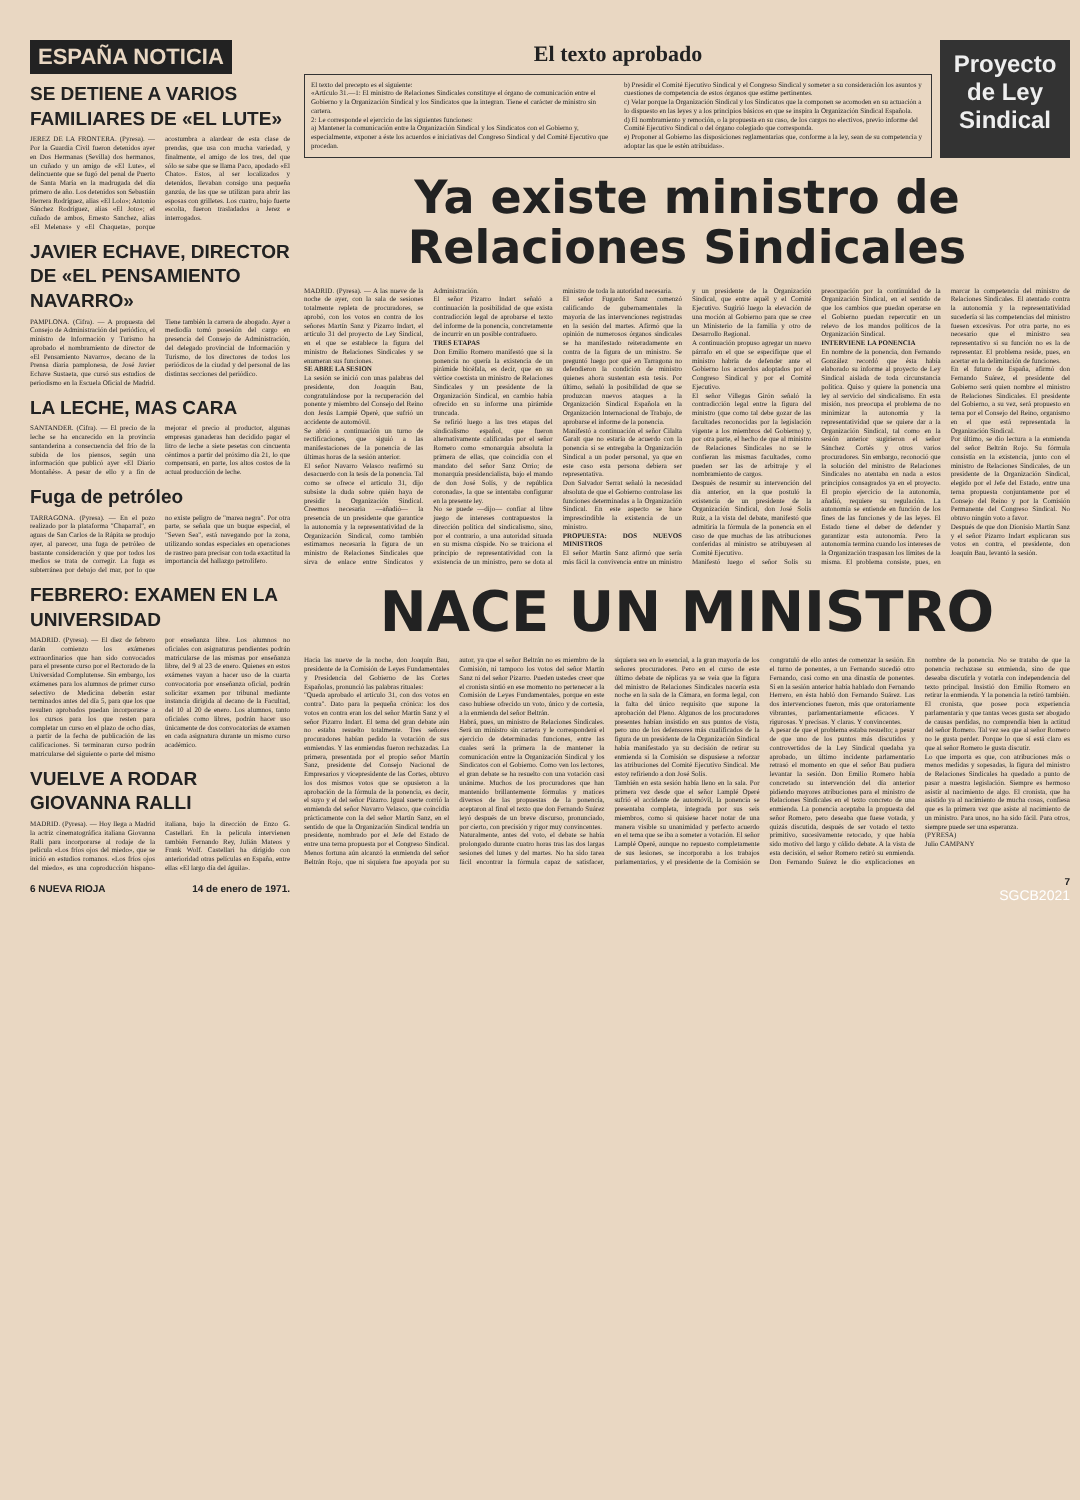ESPAÑA NOTICIA
SE DETIENE A VARIOS FAMILIARES DE «EL LUTE»
JEREZ DE LA FRONTERA. (Pyresa). — Por la Guardia Civil fueron detenidos ayer en Dos Hermanas (Sevilla) dos hermanos, un cuñado y un amigo de «El Lute», el delincuente que se fugó del penal de Puerto de Santa María en la madrugada del día primero de año. Los detenidos son Sebastián Herrera Rodríguez, alias «El Lolo»; Antonio Sánchez Rodríguez, alias «El Joto»; el cuñado de ambos, Ernesto Sanchez, alias «El Melenas» y «El Chaqueta», porque acostumbra a alardear de esta clase de prendas, que usa con mucha variedad, y finalmente, el amigo de los tres, del que sólo se sabe que se llama Paco, apodado «El Chato». Estos, al ser localizados y detenidos, llevaban consigo una pequeña ganzúa, de las que se utilizan para abrir las esposas con grilletes. Los cuatro, bajo fuerte escolta, fueron trasladados a Jerez e interrogados.
JAVIER ECHAVE, DIRECTOR DE «EL PENSAMIENTO NAVARRO»
PAMPLONA. (Cifra). — A propuesta del Consejo de Administración del periódico, el ministro de Información y Turismo ha aprobado el nombramiento de director de «El Pensamiento Navarro», decano de la Prensa diaria pamplonesa, de José Javier Echave Sustaeta, que cursó sus estudios de periodismo en la Escuela Oficial de Madrid. Tiene también la carrera de abogado. Ayer a mediodía tomó posesión del cargo en presencia del Consejo de Administración, del delegado provincial de Información y Turismo, de los directores de todos los periódicos de la ciudad y del personal de las distintas secciones del periódico.
LA LECHE, MAS CARA
SANTANDER. (Cifra). — El precio de la leche se ha encarecido en la provincia santanderina a consecuencia del frío de la subida de los piensos, según una información que publicó ayer «El Diario Montañés». A pesar de ello y a fin de mejorar el precio al productor, algunas empresas ganaderas han decidido pagar el litro de leche a siete pesetas con cincuenta céntimos a partir del próximo día 21, lo que compensará, en parte, los altos costos de la actual producción de leche.
Fuga de petróleo
TARRAGONA. (Pyresa). — En el pozo realizado por la plataforma "Chaparral", en aguas de San Carlos de la Rápita se produjo ayer, al parecer, una fuga de petróleo de bastante consideración y que por todos los medios se trata de corregir. La fuga es subterránea por debajo del mar, por lo que no existe peligro de "marea negra". Por otra parte, se señala que un buque especial, el "Seven Sea", está navegando por la zona, utilizando sondas especiales en operaciones de rastreo para precisar con toda exactitud la importancia del hallazgo petrolífero.
FEBRERO: EXAMEN EN LA UNIVERSIDAD
MADRID. (Pyresa). — El diez de febrero darán comienzo los exámenes extraordinarios que han sido convocados para el presente curso por el Rectorado de la Universidad Complutense. Sin embargo, los exámenes para los alumnos de primer curso selectivo de Medicina deberán estar terminados antes del día 5, para que los que resulten aprobados puedan incorporarse a los cursos para los que resten para completar un curso en el plazo de ocho días, a partir de la fecha de publicación de las calificaciones. Si terminaran curso podrán matricularse del siguiente o parte del mismo por enseñanza libre. Los alumnos no oficiales con asignaturas pendientes podrán matricularse de las mismas por enseñanza libre, del 9 al 23 de enero. Quienes en estos exámenes vayan a hacer uso de la cuarta convocatoria por enseñanza oficial, podrán solicitar examen por tribunal mediante instancia dirigida al decano de la Facultad, del 10 al 20 de enero. Los alumnos, tanto oficiales como libres, podrán hacer uso únicamente de dos convocatorias de examen en cada asignatura durante un mismo curso académico.
VUELVE A RODAR GIOVANNA RALLI
MADRID. (Pyresa). — Hoy llega a Madrid la actriz cinematográfica italiana Giovanna Ralli para incorporarse al rodaje de la película «Los fríos ojos del miedo», que se inició en estudios romanos. «Los fríos ojos del miedo», es una coproducción hispano-italiana, bajo la dirección de Enzo G. Castellari. En la película intervienen también Fernando Rey, Julián Mateos y Frank Wolf. Castellari ha dirigido con anterioridad otras películas en España, entre ellas «El largo día del águila».
6 NUEVA RIOJA 14 de enero de 1971.
El texto aprobado
El texto del precepto es el siguiente:
«Artículo 31.—1: El ministro de Relaciones Sindicales constituye el órgano de comunicación entre el Gobierno y la Organización Sindical y los Sindicatos que la integran. Tiene el carácter de ministro sin cartera.
2: Le corresponde el ejercicio de las siguientes funciones:
a) Mantener la comunicación entre la Organización Sindical y los Sindicatos con el Gobierno y, especialmente, exponer a éste los acuerdos e iniciativas del Congreso Sindical y del Comité Ejecutivo que procedan.
b) Presidir el Comité Ejecutivo Sindical y el Congreso Sindical y someter a su consideración los asuntos y cuestiones de competencia de estos órganos que estime pertinentes.
c) Velar porque la Organización Sindical y los Sindicatos que la componen se acomoden en su actuación a lo dispuesto en las leyes y a los principios básicos en que se inspira la Organización Sindical Española.
d) El nombramiento y remoción, o la propuesta en su caso, de los cargos no electivos, previo informe del Comité Ejecutivo Sindical o del órgano colegiado que corresponda.
e) Proponer al Gobierno las disposiciones reglamentarias que, conforme a la ley, sean de su competencia y adoptar las que le estén atribuidas».
Proyecto de Ley Sindical
Ya existe ministro de Relaciones Sindicales
MADRID. (Pyresa). — A las nueve de la noche de ayer, con la sala de sesiones totalmente repleta de procuradores, se aprobó, con los votos en contra de los señores Martín Sanz y Pizarro Indart, el artículo 31 del proyecto de Ley Sindical, en el que se establece la figura del ministro de Relaciones Sindicales y se enumeran sus funciones.
SE ABRE LA SESION
La sesión se inició con unas palabras del presidente, don Joaquín Bau, congratulándose por la recuperación del ponente y miembro del Consejo del Reino don Jesús Lampié Operé, que sufrió un accidente de automóvil.
Se abrió a continuación un turno de rectificaciones, que siguió a las manifestaciones de la ponencia de las últimas horas de la sesión anterior.
El señor Navarro Velasco reafirmó su desacuerdo con la tesis de la ponencia. Tal como se ofrece el artículo 31, dijo subsiste la duda sobre quién haya de presidir la Organización Sindical. Creemos necesaria —añadió— la presencia de un presidente que garantice la autonomía y la representatividad de la Organización Sindical, como también estimamos necesaria la figura de un ministro de Relaciones Sindicales que sirva de enlace entre Sindicatos y Administración.
El señor Pizarro Indart señaló a continuación la posibilidad de que exista contradicción legal de aprobarse el texto del informe de la ponencia, concretamente de incurrir en un posible contrafuero.
TRES ETAPAS
Don Emilio Romero manifestó que si la ponencia no quería la existencia de un pirámide bicéfala, es decir, que en su vértice coexista un ministro de Relaciones Sindicales y un presidente de la Organización Sindical, en cambio había ofrecido en su informe una pirámide truncada.
Se refirió luego a las tres etapas del sindicalismo español, que fueron alternativamente calificadas por el señor Romero como «monarquía absoluta la primera de ellas, que coincidía con el mandato del señor Sanz Orrio; de monarquía presidencialista, bajo el mando de don José Solís, y de república coronada», la que se intentaba configurar en la presente ley.
No se puede —dijo— confiar al libre juego de intereses contrapuestos la dirección política del sindicalismo, sino, por el contrario, a una autoridad situada en su misma cúspide. No se traiciona el principio de representatividad con la existencia de un ministro, pero se dota al ministro de toda la autoridad necesaria.
El señor Fugardo Sanz comenzó calificando de gubernamentales la mayoría de las intervenciones registradas en la sesión del martes. Afirmó que la opinión de numerosos órganos sindicales se ha manifestado reiteradamente en contra de la figura de un ministro. Se preguntó luego por qué en Tarragona no defendieron la condición de ministro quienes ahora sustentan esta tesis. Por último, señaló la posibilidad de que se produzcan nuevos ataques a la Organización Sindical Española en la Organización Internacional de Trabajo, de aprobarse el informe de la ponencia.
Manifestó a continuación el señor Cilalta Garalt que no estaría de acuerdo con la ponencia si se entregaba la Organización Sindical a un poder personal, ya que en este caso esta persona debiera ser representativa.
Don Salvador Serrat señaló la necesidad absoluta de que el Gobierno controlase las funciones determinadas a la Organización Sindical. En este aspecto se hace imprescindible la existencia de un ministro.
PROPUESTA: DOS NUEVOS MINISTROS
El señor Martín Sanz afirmó que sería más fácil la convivencia entre un ministro y un presidente de la Organización Sindical, que entre aquél y el Comité Ejecutivo. Sugirió luego la elevación de una moción al Gobierno para que se cree un Ministerio de la familia y otro de Desarrollo Regional.
A continuación propuso agregar un nuevo párrafo en el que se especifique que el ministro habría de defender ante el Gobierno los acuerdos adoptados por el Congreso Sindical y por el Comité Ejecutivo.
El señor Villegas Girón señaló la contradicción legal entre la figura del ministro (que como tal debe gozar de las facultades reconocidas por la legislación vigente a los miembros del Gobierno) y, por otra parte, el hecho de que al ministro de Relaciones Sindicales no se le confieran las mismas facultades, como pueden ser las de arbitraje y el nombramiento de cargos.
Después de resumir su intervención del día anterior, en la que postuló la existencia de un presidente de la Organización Sindical, don José Solís Ruiz, a la vista del debate, manifestó que admitiría la fórmula de la ponencia en el caso de que muchas de las atribuciones conferidas al ministro se atribuyesen al Comité Ejecutivo.
Manifestó luego el señor Solís su preocupación por la continuidad de la Organización Sindical, en el sentido de que los cambios que puedan operarse en el Gobierno puedan repercutir en un relevo de los mandos políticos de la Organización Sindical.
INTERVIENE LA PONENCIA
En nombre de la ponencia, don Fernando González recordó que ésta había elaborado su informe al proyecto de Ley Sindical aislada de toda circunstancia política. Quiso y quiere la ponencia una ley al servicio del sindicalismo. En esta misión, nos preocupa el problema de no minimizar la autonomía y la representatividad que se quiere dar a la Organización Sindical, tal como en la sesión anterior sugirieron el señor Sánchez Cortés y otros varios procuradores. Sin embargo, reconoció que la solución del ministro de Relaciones Sindicales no atentaba en nada a estos principios consagrados ya en el proyecto. El propio ejercicio de la autonomía, añadió, requiere su regulación. La autonomía se entiende en función de los fines de las funciones y de las leyes. El Estado tiene el deber de defender y garantizar esta autonomía. Pero la autonomía termina cuando los intereses de la Organización traspasan los límites de la misma. El problema consiste, pues, en marcar la competencia del ministro de Relaciones Sindicales. El atentado contra la autonomía y la representatividad sucedería si las competencias del ministro fuesen excesivas. Por otra parte, no es necesario que el ministro sea representativo si su función no es la de representar. El problema reside, pues, en acertar en la delimitación de funciones.
En el futuro de España, afirmó don Fernando Suárez, el presidente del Gobierno será quien nombre el ministro de Relaciones Sindicales. El presidente del Gobierno, a su vez, será propuesto en terna por el Consejo del Reino, organismo en el que está representada la Organización Sindical.
Por último, se dio lectura a la enmienda del señor Beltrán Rojo. Su fórmula consistía en la existencia, junto con el ministro de Relaciones Sindicales, de un presidente de la Organización Sindical, elegido por el Jefe del Estado, entre una terna propuesta conjuntamente por el Consejo del Reino y por la Comisión Permanente del Congreso Sindical. No obtuvo ningún voto a favor.
Después de que don Dionisio Martín Sanz y el señor Pizarro Indart explicaran sus votos en contra, el presidente, don Joaquín Bau, levantó la sesión.
NACE UN MINISTRO
Hacia las nueve de la noche, don Joaquín Bau, presidente de la Comisión de Leyes Fundamentales y Presidencia del Gobierno de las Cortes Españolas, pronunció las palabras rituales:
"Queda aprobado el artículo 31, con dos votos en contra". Dato para la pequeña crónica: los dos votos en contra eran los del señor Martín Sanz y el señor Pizarro Indart. El tema del gran debate aún no estaba resuelto totalmente. Tres señores procuradores habían pedido la votación de sus enmiendas. Y las enmiendas fueron rechazadas. La primera, presentada por el propio señor Martín Sanz, presidente del Consejo Nacional de Empresarios y vicepresidente de las Cortes, obtuvo los dos mismos votos que se opusieron a la aprobación de la fórmula de la ponencia, es decir, el suyo y el del señor Pizarro. Igual suerte corrió la enmienda del señor Navarro Velasco, que coincidía prácticamente con la del señor Martín Sanz, en el sentido de que la Organización Sindical tendría un presidente, nombrado por el Jefe del Estado de entre una terna propuesta por el Congreso Sindical. Menos fortuna aún alcanzó la enmienda del señor Beltrán Rojo, que ni siquiera fue apoyada por su autor, ya que el señor Beltrán no es miembro de la Comisión, ni tampoco los votos del señor Martín Sanz ni del señor Pizarro. Pueden ustedes creer que el cronista sintió en ese momento no pertenecer a la Comisión de Leyes Fundamentales, porque en este caso hubiese ofrecido un voto, único y de cortesía, a la enmienda del señor Beltrán.
Habrá, pues, un ministro de Relaciones Sindicales. Será un ministro sin cartera y le corresponderá el ejercicio de determinadas funciones, entre las cuales será la primera la de mantener la comunicación entre la Organización Sindical y los Sindicatos con el Gobierno. Como ven los lectores, el gran debate se ha resuelto con una votación casi unánime. Muchos de los procuradores que han mantenido brillantemente fórmulas y matices diversos de las propuestas de la ponencia, aceptaron al final el texto que don Fernando Suárez leyó después de un breve discurso, pronunciado, por cierto, con precisión y rigor muy convincentes.
Naturalmente, antes del voto, el debate se había prolongado durante cuatro horas tras las dos largas sesiones del lunes y del martes. No ha sido tarea fácil encontrar la fórmula capaz de satisfacer, siquiera sea en lo esencial, a la gran mayoría de los señores procuradores. Pero en el curso de este último debate de réplicas ya se veía que la figura del ministro de Relaciones Sindicales nacería esta noche en la sala de la Cámara, en forma legal, con la falta del único requisito que supone la aprobación del Pleno. Algunos de los procuradores presentes habían insistido en sus puntos de vista, pero uno de los defensores más cualificados de la figura de un presidente de la Organización Sindical había manifestado ya su decisión de retirar su enmienda si la Comisión se dispusiese a reforzar las atribuciones del Comité Ejecutivo Sindical. Me estoy refiriendo a don José Solís.
También en esta sesión había lleno en la sala. Por primera vez desde que el señor Lamplé Operé sufrió el accidente de automóvil, la ponencia se presentaba completa, integrada por sus seis miembros, como si quisiese hacer notar de una manera visible su unanimidad y perfecto acuerdo en el tema que se iba a someter a votación. El señor Lamplé Operé, aunque no repuesto completamente de sus lesiones, se incorporaba a los trabajos parlamentarios, y el presidente de la Comisión se congratuló de ello antes de comenzar la sesión. En el turno de ponentes, a un Fernando sucedió otro Fernando, casi como en una dinastía de ponentes. Si en la sesión anterior había hablado don Fernando Herrero, en ésta habló don Fernando Suárez. Las dos intervenciones fueron, más que oratoriamente vibrantes, parlamentariamente eficaces. Y rigurosas. Y precisas. Y claras. Y convincentes.
A pesar de que el problema estaba resuelto; a pesar de que uno de los puntos más discutidos y controvertidos de la Ley Sindical quedaba ya aprobado, un último incidente parlamentario retrasó el momento en que el señor Bau pudiera levantar la sesión. Don Emilio Romero había concretado su intervención del día anterior pidiendo mayores atribuciones para el ministro de Relaciones Sindicales en el texto concreto de una enmienda. La ponencia aceptaba la propuesta del señor Romero, pero deseaba que fuese votada, y quizás discutida, después de ser votado el texto primitivo, sucesivamente retocado, y que había sido motivo del largo y cálido debate. A la vista de esta decisión, el señor Romero retiró su enmienda. Don Fernando Suárez le dio explicaciones en nombre de la ponencia. No se trataba de que la ponencia rechazase su enmienda, sino de que deseaba discutirla y votarla con independencia del texto principal. Insistió don Emilio Romero en retirar la enmienda. Y la ponencia la retiró también. El cronista, que posee poca experiencia parlamentaria y que tantas veces gusta ser abogado de causas perdidas, no comprendía bien la actitud del señor Romero. Tal vez sea que al señor Romero no le gusta perder. Porque lo que sí está claro es que al señor Romero le gusta discutir.
Lo que importa es que, con atribuciones más o menos medidas y sopesadas, la figura del ministro de Relaciones Sindicales ha quedado a punto de pasar a nuestra legislación. Siempre es hermoso asistir al nacimiento de algo. El cronista, que ha asistido ya al nacimiento de mucha cosas, confiesa que es la primera vez que asiste al nacimiento de un ministro. Para unos, no ha sido fácil. Para otros, siempre puede ser una esperanza.
(PYRESA)
Julio CAMPANY
7
SGCB2021